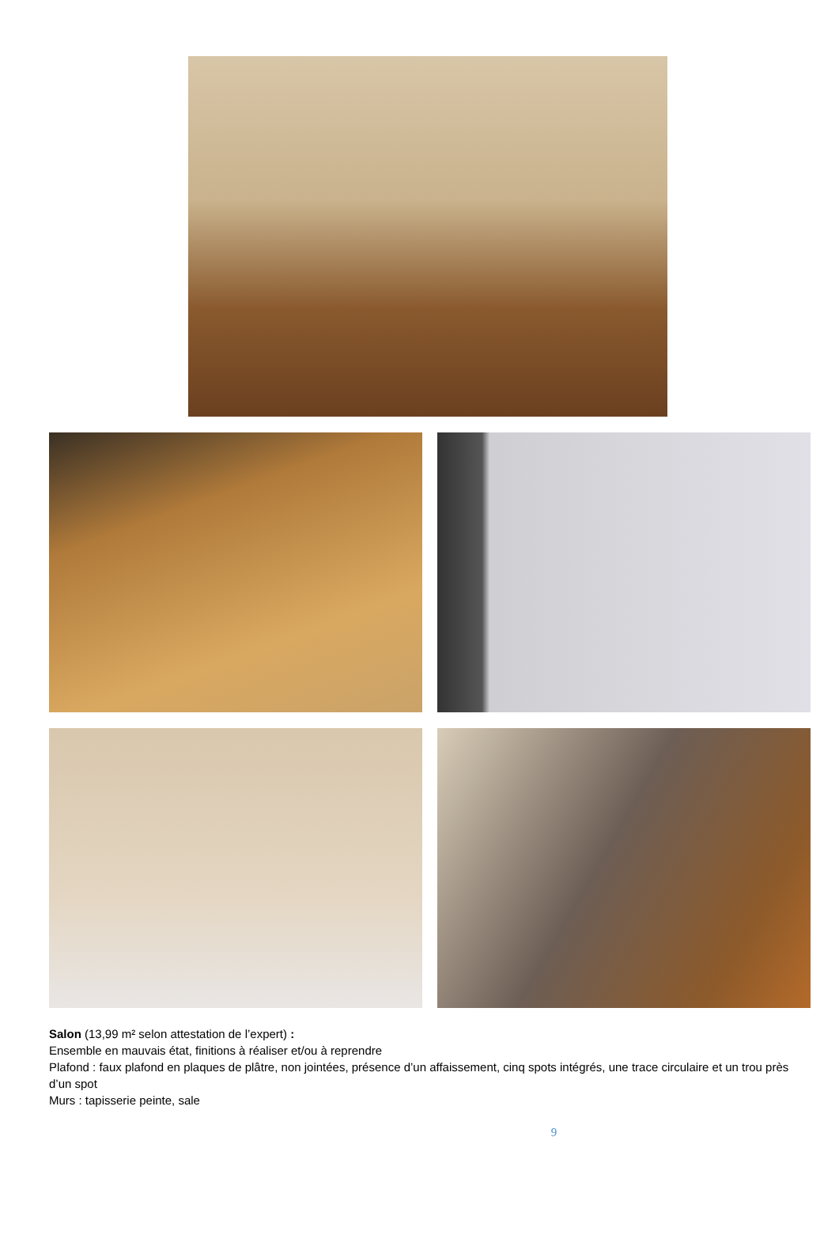Salon (13,99 m² selon attestation de l’expert) :
Ensemble en mauvais état, finitions à réaliser et/ou à reprendre
Plafond : faux plafond en plaques de plâtre, non jointées, présence d’un affaissement, cinq spots intégrés, une trace circulaire et un trou près d’un spot
Murs : tapisserie peinte, sale
9